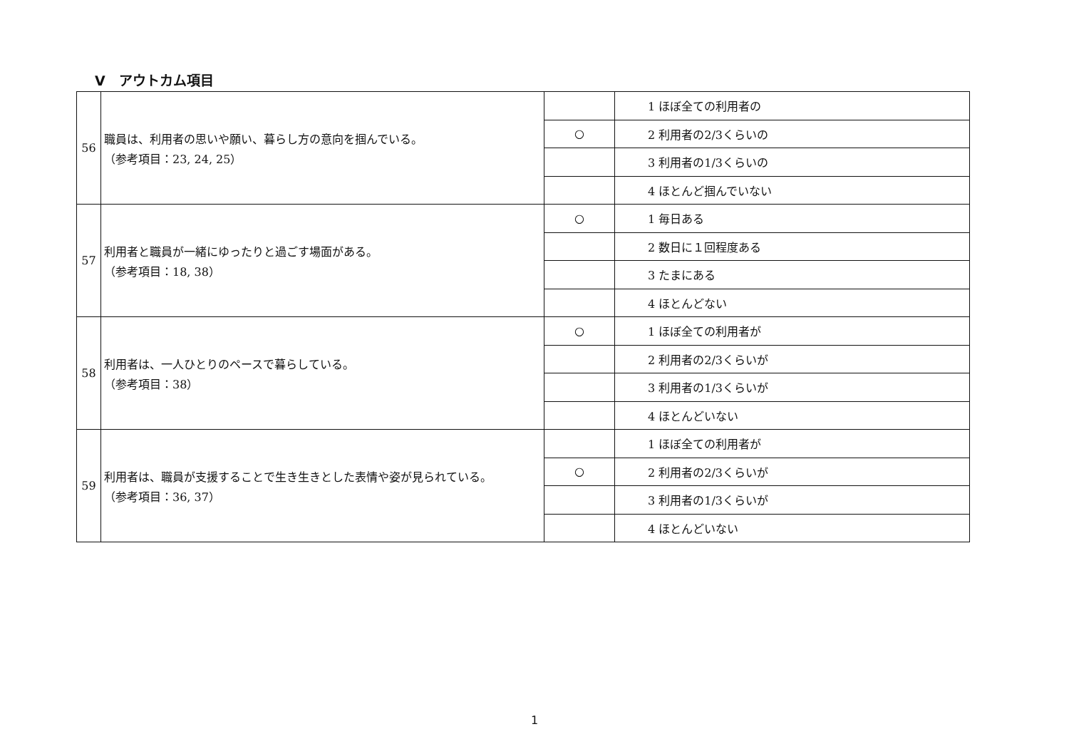V　アウトカム項目
| 56 | 職員は、利用者の思いや願い、暮らし方の意向を掴んでいる。 （参考項目：23, 24, 25） | | 1 ほぼ全ての利用者の |
| | | ○ | 2 利用者の2/3くらいの |
| | | | 3 利用者の1/3くらいの |
| | | | 4 ほとんど掴んでいない |
| 57 | 利用者と職員が一緒にゆったりと過ごす場面がある。 （参考項目：18, 38） | ○ | 1 毎日ある |
| | | | 2 数日に１回程度ある |
| | | | 3 たまにある |
| | | | 4 ほとんどない |
| 58 | 利用者は、一人ひとりのペースで暮らしている。 （参考項目：38） | ○ | 1 ほぼ全ての利用者が |
| | | | 2 利用者の2/3くらいが |
| | | | 3 利用者の1/3くらいが |
| | | | 4 ほとんどいない |
| 59 | 利用者は、職員が支援することで生き生きとした表情や姿が見られている。 （参考項目：36, 37） | | 1 ほぼ全ての利用者が |
| | | ○ | 2 利用者の2/3くらいが |
| | | | 3 利用者の1/3くらいが |
| | | | 4 ほとんどいない |
1